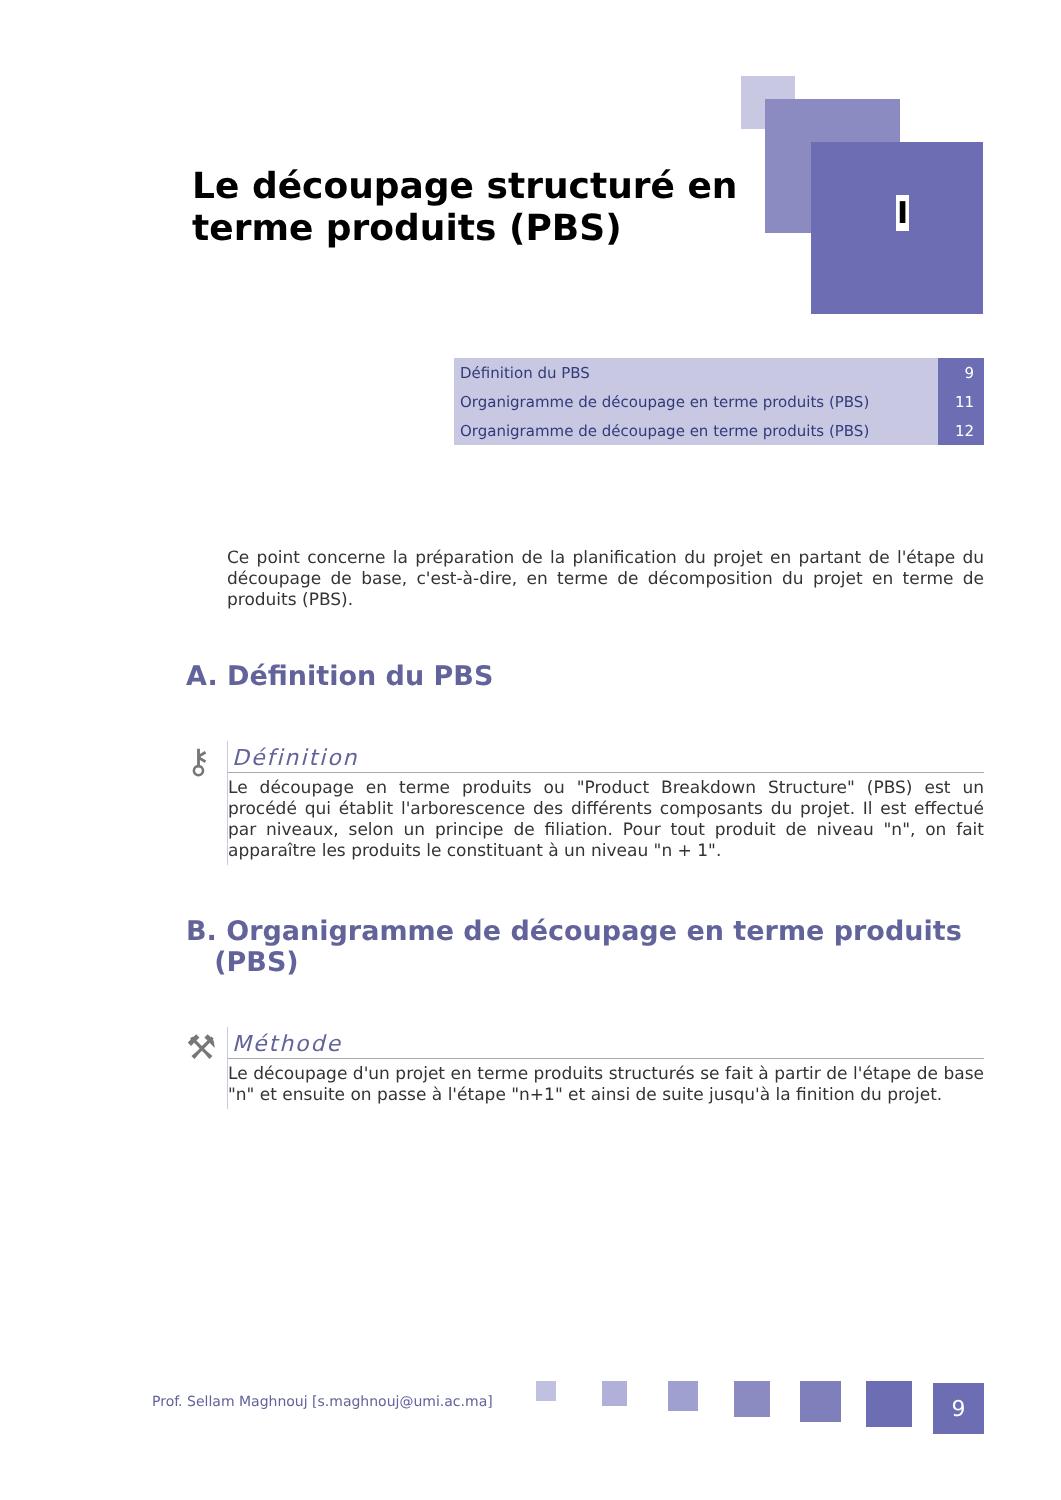Le découpage structuré en terme produits (PBS)
I
| Définition du PBS | 9 |
| Organigramme de découpage en terme produits (PBS) | 11 |
| Organigramme de découpage en terme produits (PBS) | 12 |
Ce point concerne la préparation de la planification du projet en partant de l'étape du découpage de base, c'est-à-dire, en terme de décomposition du projet en terme de produits (PBS).
A. Définition du PBS
⚷
Définition
Le découpage en terme produits ou "Product Breakdown Structure" (PBS) est un procédé qui établit l'arborescence des différents composants du projet. Il est effectué par niveaux, selon un principe de filiation. Pour tout produit de niveau "n", on fait apparaître les produits le constituant à un niveau "n + 1".
B. Organigramme de découpage en terme produits
(PBS)
⚒
Méthode
Le découpage d'un projet en terme produits structurés se fait à partir de l'étape de base "n" et ensuite on passe à l'étape "n+1" et ainsi de suite jusqu'à la finition du projet.
Prof. Sellam Maghnouj [s.maghnouj@umi.ac.ma]
9